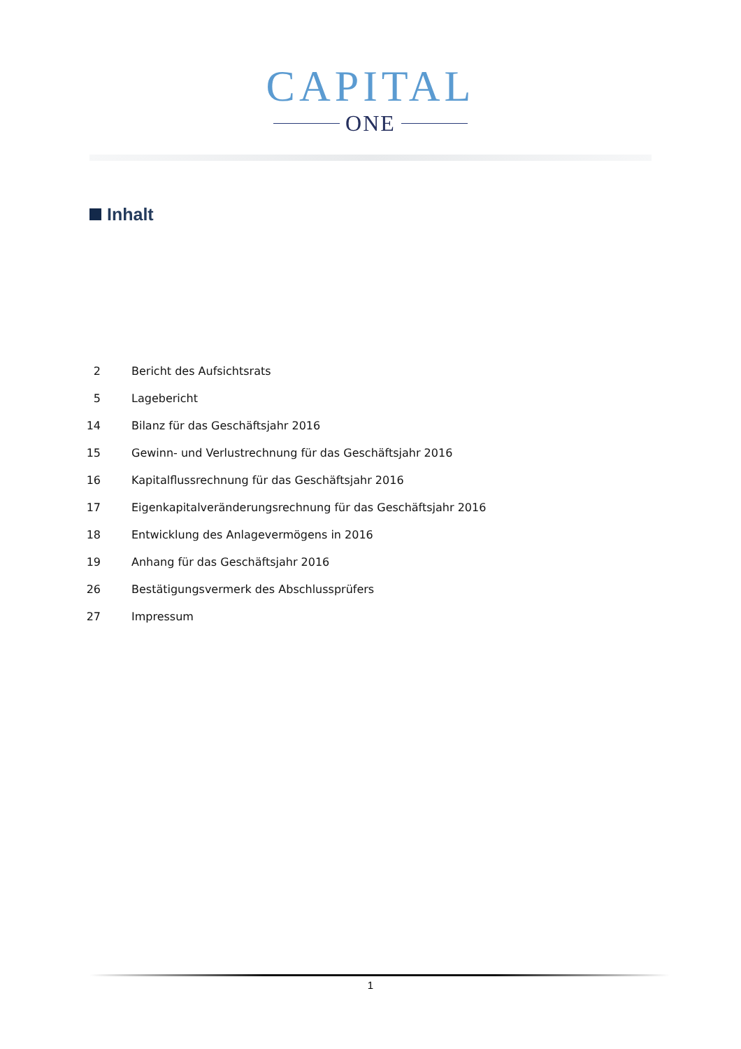CAPITAL
ONE
Inhalt
2 Bericht des Aufsichtsrats
5 Lagebericht
14 Bilanz für das Geschäftsjahr 2016
15 Gewinn- und Verlustrechnung für das Geschäftsjahr 2016
16 Kapitalflussrechnung für das Geschäftsjahr 2016
17 Eigenkapitalveränderungsrechnung für das Geschäftsjahr 2016
18 Entwicklung des Anlagevermögens in 2016
19 Anhang für das Geschäftsjahr 2016
26 Bestätigungsvermerk des Abschlussprüfers
27 Impressum
1